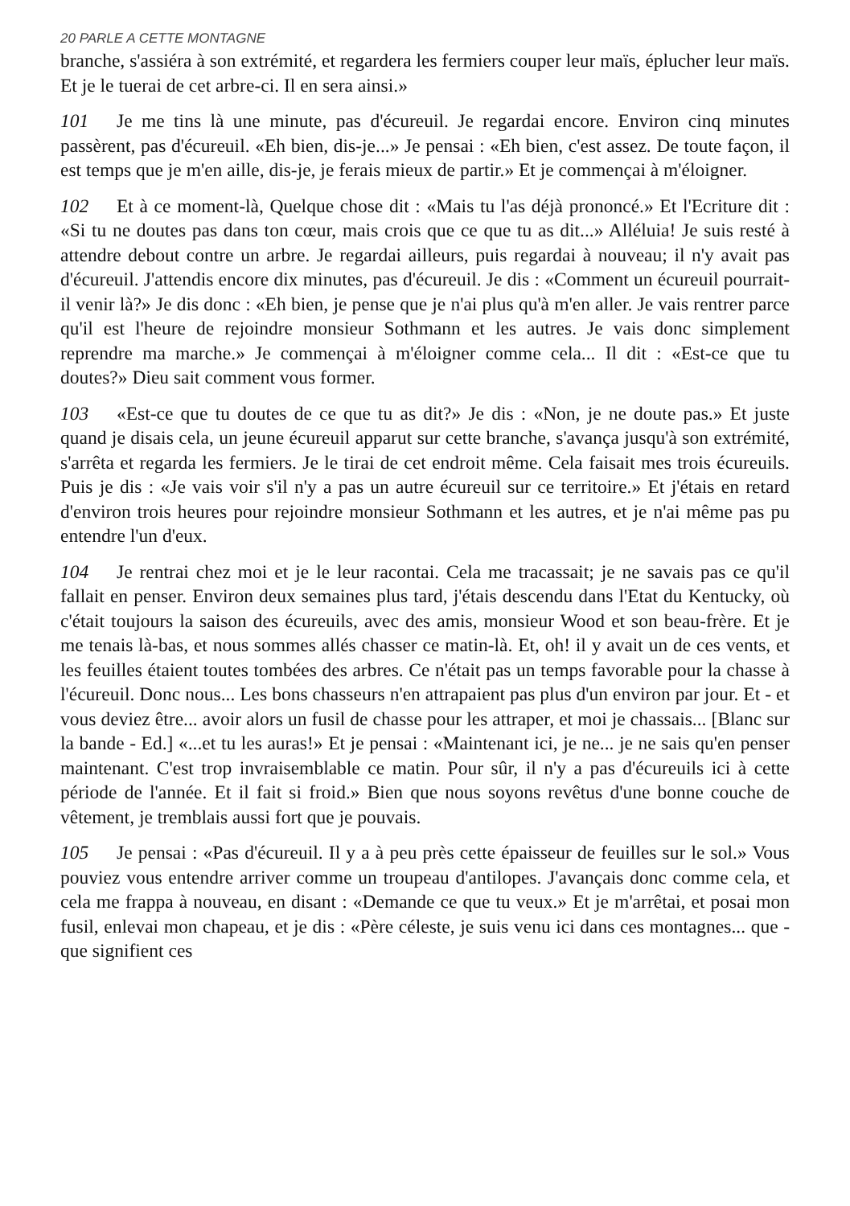20 PARLE A CETTE MONTAGNE
branche, s'assiéra à son extrémité, et regardera les fermiers couper leur maïs, éplucher leur maïs. Et je le tuerai de cet arbre-ci. Il en sera ainsi.»
101 Je me tins là une minute, pas d'écureuil. Je regardai encore. Environ cinq minutes passèrent, pas d'écureuil. «Eh bien, dis-je...» Je pensai : «Eh bien, c'est assez. De toute façon, il est temps que je m'en aille, dis-je, je ferais mieux de partir.» Et je commençai à m'éloigner.
102 Et à ce moment-là, Quelque chose dit : «Mais tu l'as déjà prononcé.» Et l'Ecriture dit : «Si tu ne doutes pas dans ton cœur, mais crois que ce que tu as dit...» Alléluia! Je suis resté à attendre debout contre un arbre. Je regardai ailleurs, puis regardai à nouveau; il n'y avait pas d'écureuil. J'attendis encore dix minutes, pas d'écureuil. Je dis : «Comment un écureuil pourrait-il venir là?» Je dis donc : «Eh bien, je pense que je n'ai plus qu'à m'en aller. Je vais rentrer parce qu'il est l'heure de rejoindre monsieur Sothmann et les autres. Je vais donc simplement reprendre ma marche.» Je commençai à m'éloigner comme cela... Il dit : «Est-ce que tu doutes?» Dieu sait comment vous former.
103 «Est-ce que tu doutes de ce que tu as dit?» Je dis : «Non, je ne doute pas.» Et juste quand je disais cela, un jeune écureuil apparut sur cette branche, s'avança jusqu'à son extrémité, s'arrêta et regarda les fermiers. Je le tirai de cet endroit même. Cela faisait mes trois écureuils. Puis je dis : «Je vais voir s'il n'y a pas un autre écureuil sur ce territoire.» Et j'étais en retard d'environ trois heures pour rejoindre monsieur Sothmann et les autres, et je n'ai même pas pu entendre l'un d'eux.
104 Je rentrai chez moi et je le leur racontai. Cela me tracassait; je ne savais pas ce qu'il fallait en penser. Environ deux semaines plus tard, j'étais descendu dans l'Etat du Kentucky, où c'était toujours la saison des écureuils, avec des amis, monsieur Wood et son beau-frère. Et je me tenais là-bas, et nous sommes allés chasser ce matin-là. Et, oh! il y avait un de ces vents, et les feuilles étaient toutes tombées des arbres. Ce n'était pas un temps favorable pour la chasse à l'écureuil. Donc nous... Les bons chasseurs n'en attrapaient pas plus d'un environ par jour. Et - et vous deviez être... avoir alors un fusil de chasse pour les attraper, et moi je chassais... [Blanc sur la bande - Ed.] «...et tu les auras!» Et je pensai : «Maintenant ici, je ne... je ne sais qu'en penser maintenant. C'est trop invraisemblable ce matin. Pour sûr, il n'y a pas d'écureuils ici à cette période de l'année. Et il fait si froid.» Bien que nous soyons revêtus d'une bonne couche de vêtement, je tremblais aussi fort que je pouvais.
105 Je pensai : «Pas d'écureuil. Il y a à peu près cette épaisseur de feuilles sur le sol.» Vous pouviez vous entendre arriver comme un troupeau d'antilopes. J'avançais donc comme cela, et cela me frappa à nouveau, en disant : «Demande ce que tu veux.» Et je m'arrêtai, et posai mon fusil, enlevai mon chapeau, et je dis : «Père céleste, je suis venu ici dans ces montagnes... que - que signifient ces